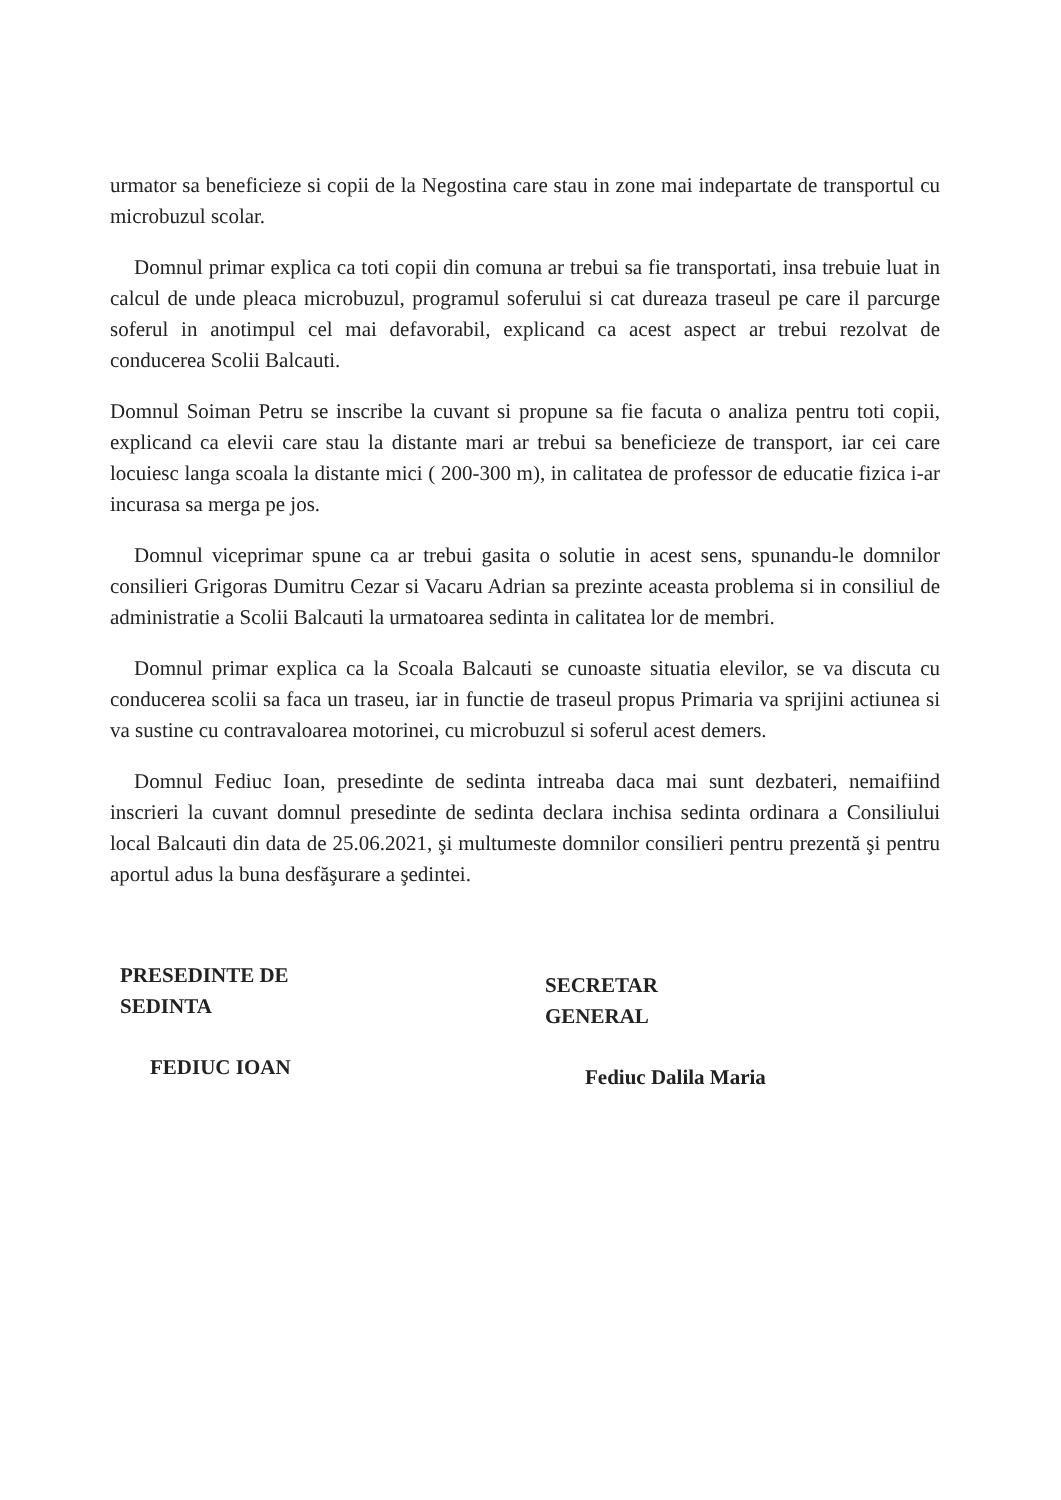urmator sa beneficieze si copii de la Negostina care stau in zone mai indepartate de transportul cu microbuzul scolar.
Domnul primar explica ca toti copii din comuna ar trebui sa fie transportati, insa trebuie luat in calcul de unde pleaca microbuzul, programul soferului si cat dureaza traseul pe care il parcurge soferul in anotimpul cel mai defavorabil, explicand ca acest aspect ar trebui rezolvat de conducerea Scolii Balcauti.
Domnul Soiman Petru se inscribe la cuvant si propune sa fie facuta o analiza pentru toti copii, explicand ca elevii care stau la distante mari ar trebui sa beneficieze de transport, iar cei care locuiesc langa scoala la distante mici ( 200-300 m), in calitatea de professor de educatie fizica i-ar incurasa sa merga pe jos.
Domnul viceprimar spune ca ar trebui gasita o solutie in acest sens, spunandu-le domnilor consilieri Grigoras Dumitru Cezar si Vacaru Adrian sa prezinte aceasta problema si in consiliul de administratie a Scolii Balcauti la urmatoarea sedinta in calitatea lor de membri.
Domnul primar explica ca la Scoala Balcauti se cunoaste situatia elevilor, se va discuta cu conducerea scolii sa faca un traseu, iar in functie de traseul propus Primaria va sprijini actiunea si va sustine cu contravaloarea motorinei, cu microbuzul si soferul acest demers.
Domnul Fediuc Ioan, presedinte de sedinta intreaba daca mai sunt dezbateri, nemaifiind inscrieri la cuvant domnul presedinte de sedinta declara inchisa sedinta ordinara a Consiliului local Balcauti din data de 25.06.2021, şi multumeste domnilor consilieri pentru prezentă şi pentru aportul adus la buna desfăşurare a şedintei.
PRESEDINTE DE SEDINTA
FEDIUC IOAN
SECRETAR GENERAL
Fediuc Dalila Maria